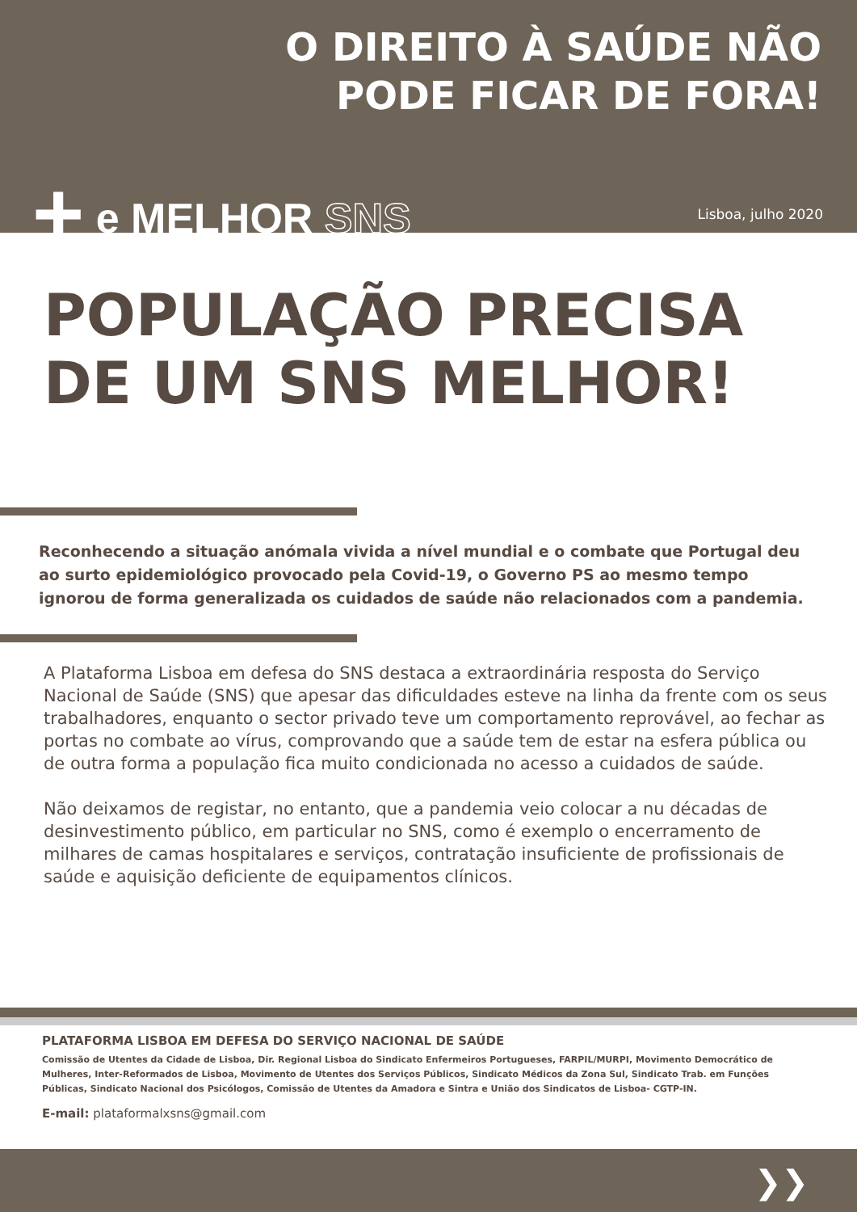O DIREITO À SAÚDE NÃO
PODE FICAR DE FORA!
+ e MELHOR SNS
Lisboa, julho 2020
POPULAÇÃO PRECISA
DE UM SNS MELHOR!
Reconhecendo a situação anómala vivida a nível mundial e o combate que Portugal deu ao surto epidemiológico provocado pela Covid-19, o Governo PS ao mesmo tempo ignorou de forma generalizada os cuidados de saúde não relacionados com a pandemia.
A Plataforma Lisboa em defesa do SNS destaca a extraordinária resposta do Serviço Nacional de Saúde (SNS) que apesar das dificuldades esteve na linha da frente com os seus trabalhadores, enquanto o sector privado teve um comportamento reprovável, ao fechar as portas no combate ao vírus, comprovando que a saúde tem de estar na esfera pública ou de outra forma a população fica muito condicionada no acesso a cuidados de saúde.
Não deixamos de registar, no entanto, que a pandemia veio colocar a nu décadas de desinvestimento público, em particular no SNS, como é exemplo o encerramento de milhares de camas hospitalares e serviços, contratação insuficiente de profissionais de saúde e aquisição deficiente de equipamentos clínicos.
PLATAFORMA LISBOA EM DEFESA DO SERVIÇO NACIONAL DE SAÚDE
Comissão de Utentes da Cidade de Lisboa, Dir. Regional Lisboa do Sindicato Enfermeiros Portugueses, FARPIL/MURPI, Movimento Democrático de Mulheres, Inter-Reformados de Lisboa, Movimento de Utentes dos Serviços Públicos, Sindicato Médicos da Zona Sul, Sindicato Trab. em Funções Públicas, Sindicato Nacional dos Psicólogos, Comissão de Utentes da Amadora e Sintra e União dos Sindicatos de Lisboa- CGTP-IN.
E-mail: plataformalxsns@gmail.com
❯❯